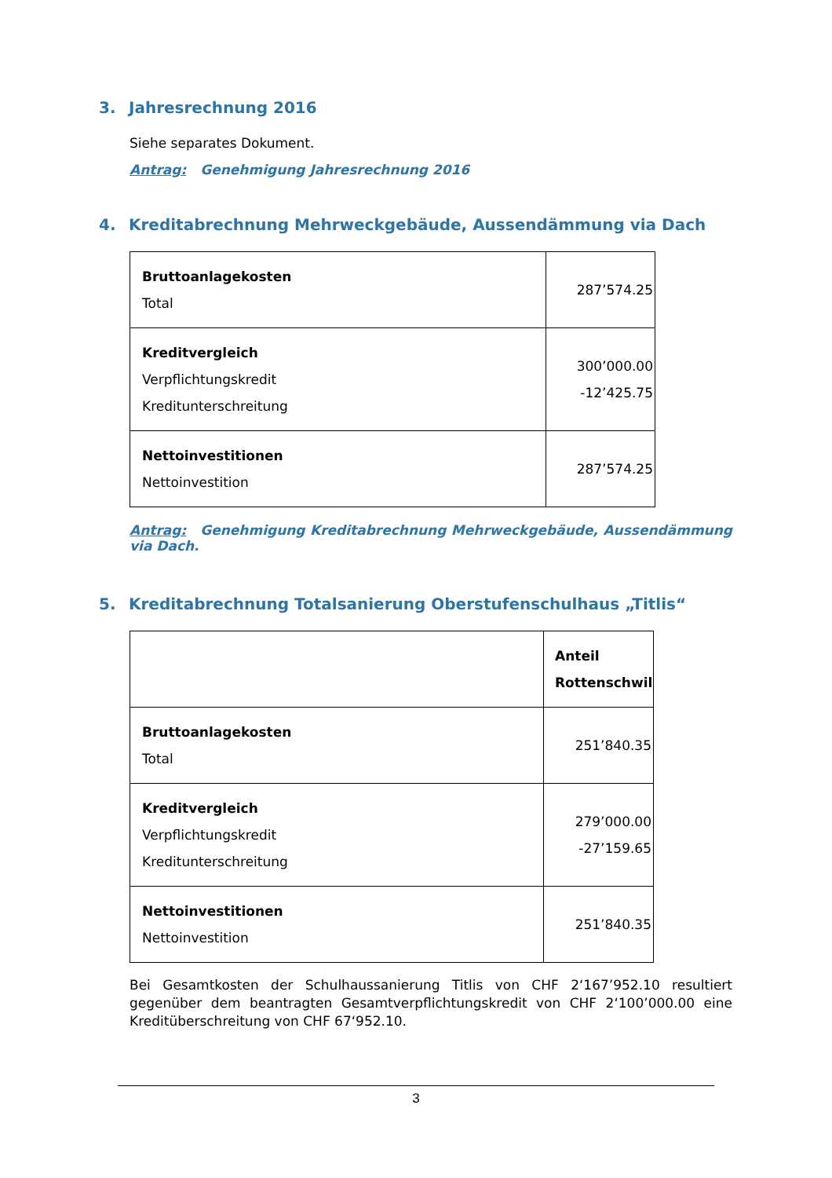3. Jahresrechnung 2016
Siehe separates Dokument.
Antrag: Genehmigung Jahresrechnung 2016
4. Kreditabrechnung Mehrweckgebäude, Aussendämmung via Dach
| Bruttoanlagekosten Total | 287’574.25 |
| Kreditvergleich Verpflichtungskredit Kreditunterschreitung | 300’000.00 -12’425.75 |
| Nettoinvestitionen Nettoinvestition | 287’574.25 |
Antrag: Genehmigung Kreditabrechnung Mehrweckgebäude, Aussendämmung via Dach.
5. Kreditabrechnung Totalsanierung Oberstufenschulhaus „Titlis“
| | Anteil Rottenschwil |
| Bruttoanlagekosten Total | 251’840.35 |
| Kreditvergleich Verpflichtungskredit Kreditunterschreitung | 279’000.00 -27’159.65 |
| Nettoinvestitionen Nettoinvestition | 251’840.35 |
Bei Gesamtkosten der Schulhaussanierung Titlis von CHF 2‘167’952.10 resultiert gegenüber dem beantragten Gesamtverpflichtungskredit von CHF 2‘100’000.00 eine Kreditüberschreitung von CHF 67‘952.10.
3